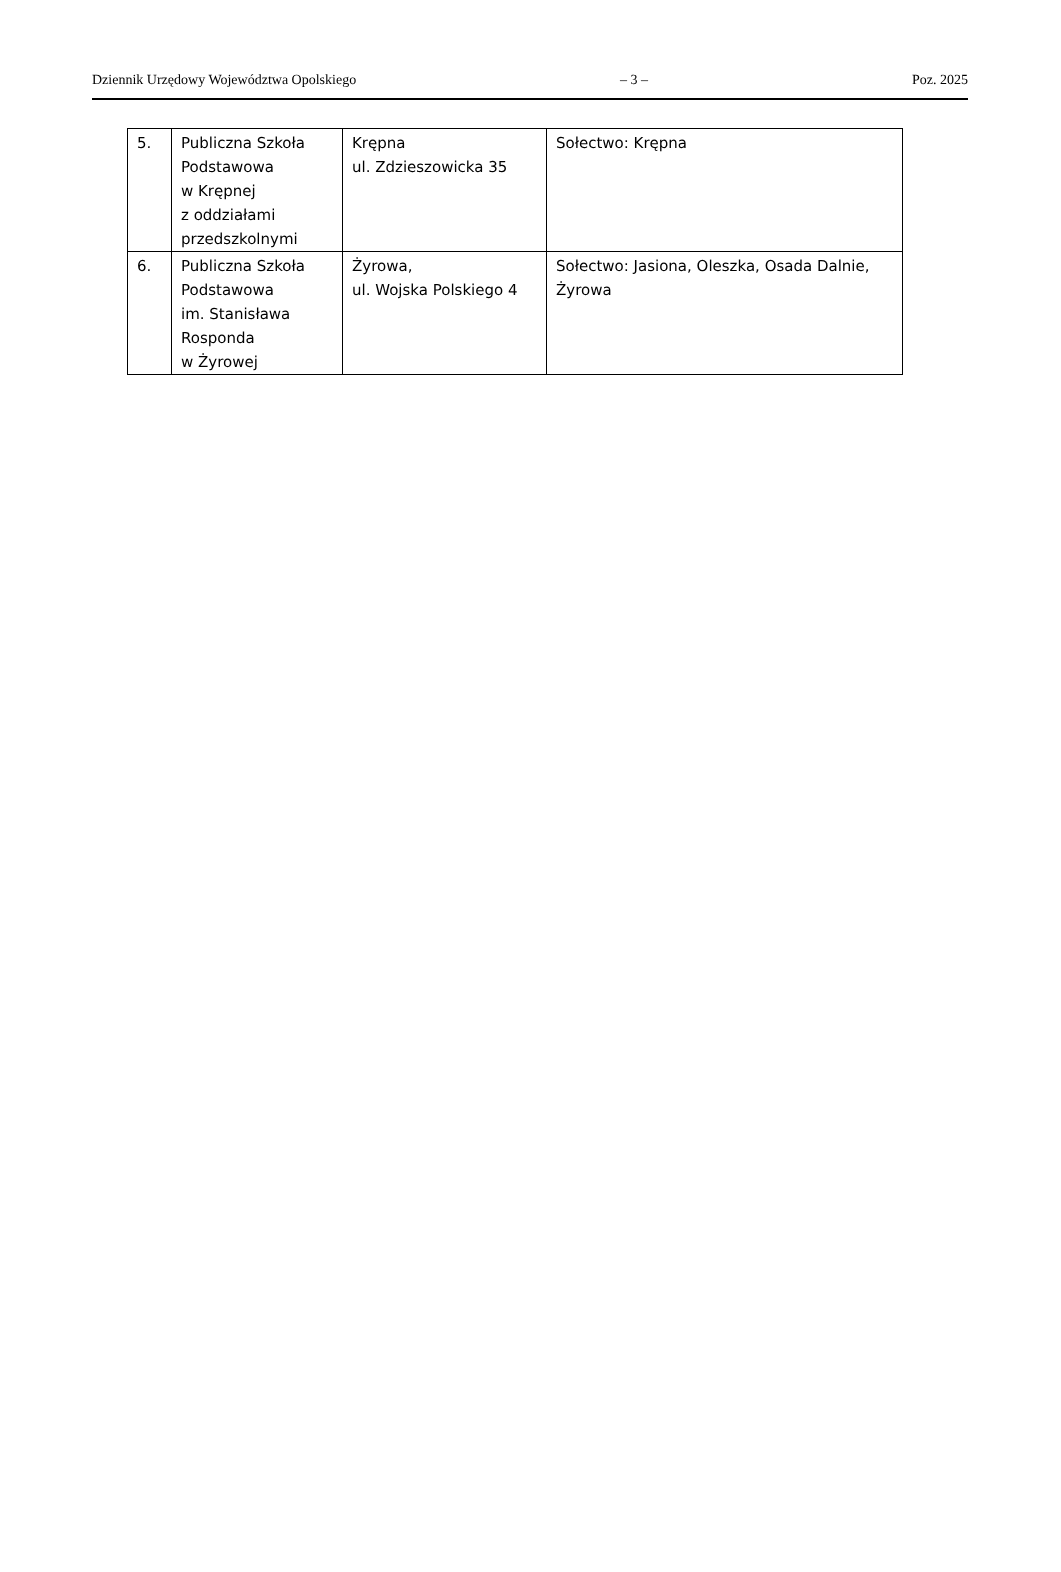Dziennik Urzędowy Województwa Opolskiego – 3 – Poz. 2025
| 5. | Publiczna Szkoła Podstawowa w Krępnej z oddziałami przedszkolnymi | Krępna ul. Zdzieszowicka 35 | Sołectwo: Krępna |
| 6. | Publiczna Szkoła Podstawowa im. Stanisława Rosponda w Żyrowej | Żyrowa, ul. Wojska Polskiego 4 | Sołectwo: Jasiona, Oleszka, Osada Dalnie, Żyrowa |